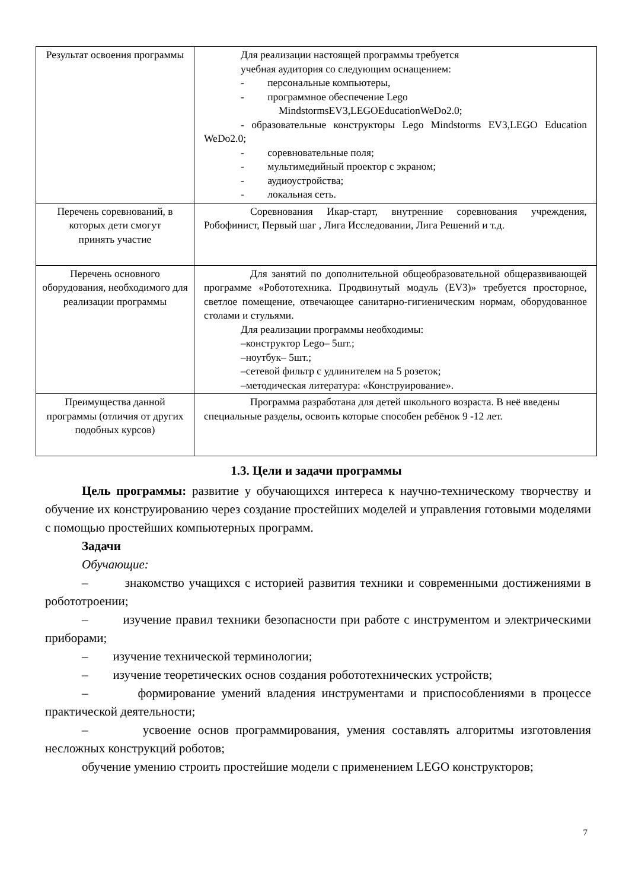| Результат освоения программы | Для реализации настоящей программы требуется учебная аудитория со следующим оснащением: - персональные компьютеры, - программное обеспечение Lego MindstormsEV3,LEGOEducationWeDo2.0; - образовательные конструкторы Lego Mindstorms EV3,LEGO Education WeDo2.0; - соревновательные поля; - мультимедийный проектор с экраном; - аудиоустройства; - локальная сеть. |
| Перечень соревнований, в которых дети смогут принять участие | Соревнования Икар-старт, внутренние соревнования учреждения, Робофинист, Первый шаг , Лига Исследовании, Лига Решений и т.д. |
| Перечень основного оборудования, необходимого для реализации программы | Для занятий по дополнительной общеобразовательной общеразвивающей программе «Робототехника. Продвинутый модуль (EV3)» требуется просторное, светлое помещение, отвечающее санитарно-гигиеническим нормам, оборудованное столами и стульями. Для реализации программы необходимы: –конструктор Lego– 5шт.; –ноутбук– 5шт.; –сетевой фильтр с удлинителем на 5 розеток; –методическая литература: «Конструирование». |
| Преимущества данной программы (отличия от других подобных курсов) | Программа разработана для детей школьного возраста. В неё введены специальные разделы, освоить которые способен ребёнок 9 -12 лет. |
1.3. Цели и задачи программы
Цель программы: развитие у обучающихся интереса к научно-техническому творчеству и обучение их конструированию через создание простейших моделей и управления готовыми моделями с помощью простейших компьютерных программ.
Задачи
Обучающие:
– знакомство учащихся с историей развития техники и современными достижениями в робототроении;
– изучение правил техники безопасности при работе с инструментом и электрическими приборами;
– изучение технической терминологии;
– изучение теоретических основ создания робототехнических устройств;
– формирование умений владения инструментами и приспособлениями в процессе практической деятельности;
– усвоение основ программирования, умения составлять алгоритмы изготовления несложных конструкций роботов;
обучение умению строить простейшие модели с применением LEGO конструкторов;
7